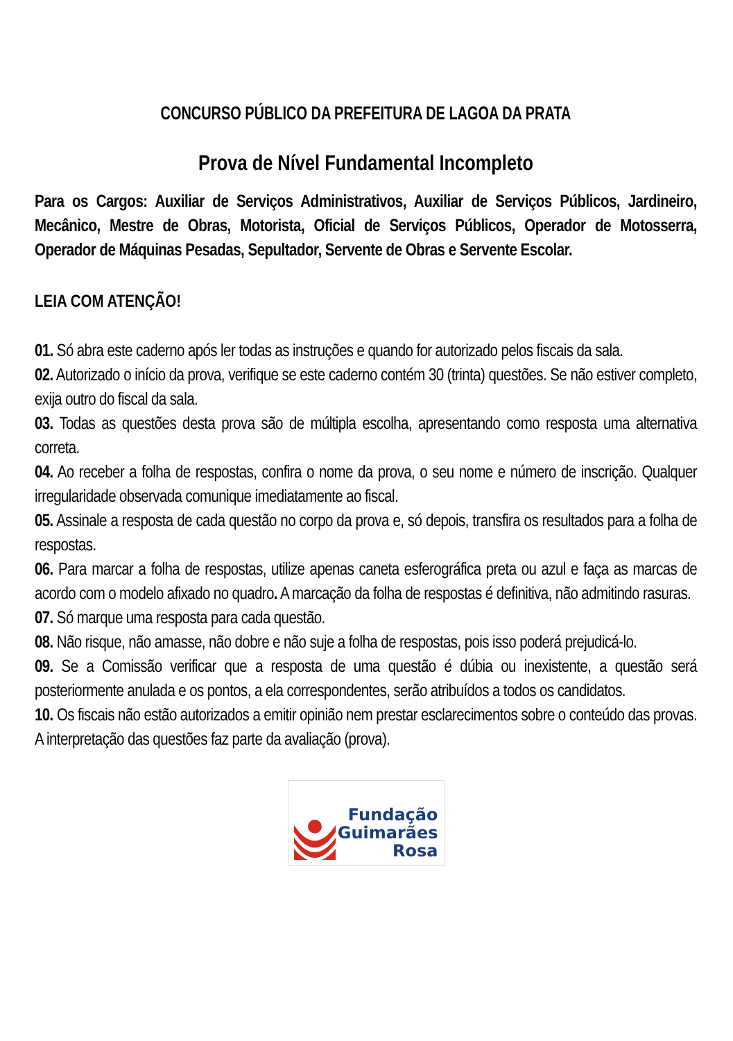CONCURSO PÚBLICO DA PREFEITURA DE LAGOA DA PRATA
Prova de Nível Fundamental Incompleto
Para os Cargos: Auxiliar de Serviços Administrativos, Auxiliar de Serviços Públicos, Jardineiro, Mecânico, Mestre de Obras, Motorista, Oficial de Serviços Públicos, Operador de Motosserra, Operador de Máquinas Pesadas, Sepultador, Servente de Obras e Servente Escolar.
LEIA COM ATENÇÃO!
01. Só abra este caderno após ler todas as instruções e quando for autorizado pelos fiscais da sala.
02. Autorizado o início da prova, verifique se este caderno contém 30 (trinta) questões. Se não estiver completo, exija outro do fiscal da sala.
03. Todas as questões desta prova são de múltipla escolha, apresentando como resposta uma alternativa correta.
04. Ao receber a folha de respostas, confira o nome da prova, o seu nome e número de inscrição. Qualquer irregularidade observada comunique imediatamente ao fiscal.
05. Assinale a resposta de cada questão no corpo da prova e, só depois, transfira os resultados para a folha de respostas.
06. Para marcar a folha de respostas, utilize apenas caneta esferográfica preta ou azul e faça as marcas de acordo com o modelo afixado no quadro. A marcação da folha de respostas é definitiva, não admitindo rasuras.
07. Só marque uma resposta para cada questão.
08. Não risque, não amasse, não dobre e não suje a folha de respostas, pois isso poderá prejudicá-lo.
09. Se a Comissão verificar que a resposta de uma questão é dúbia ou inexistente, a questão será posteriormente anulada e os pontos, a ela correspondentes, serão atribuídos a todos os candidatos.
10. Os fiscais não estão autorizados a emitir opinião nem prestar esclarecimentos sobre o conteúdo das provas. A interpretação das questões faz parte da avaliação (prova).
Fundação
Guimarães Rosa